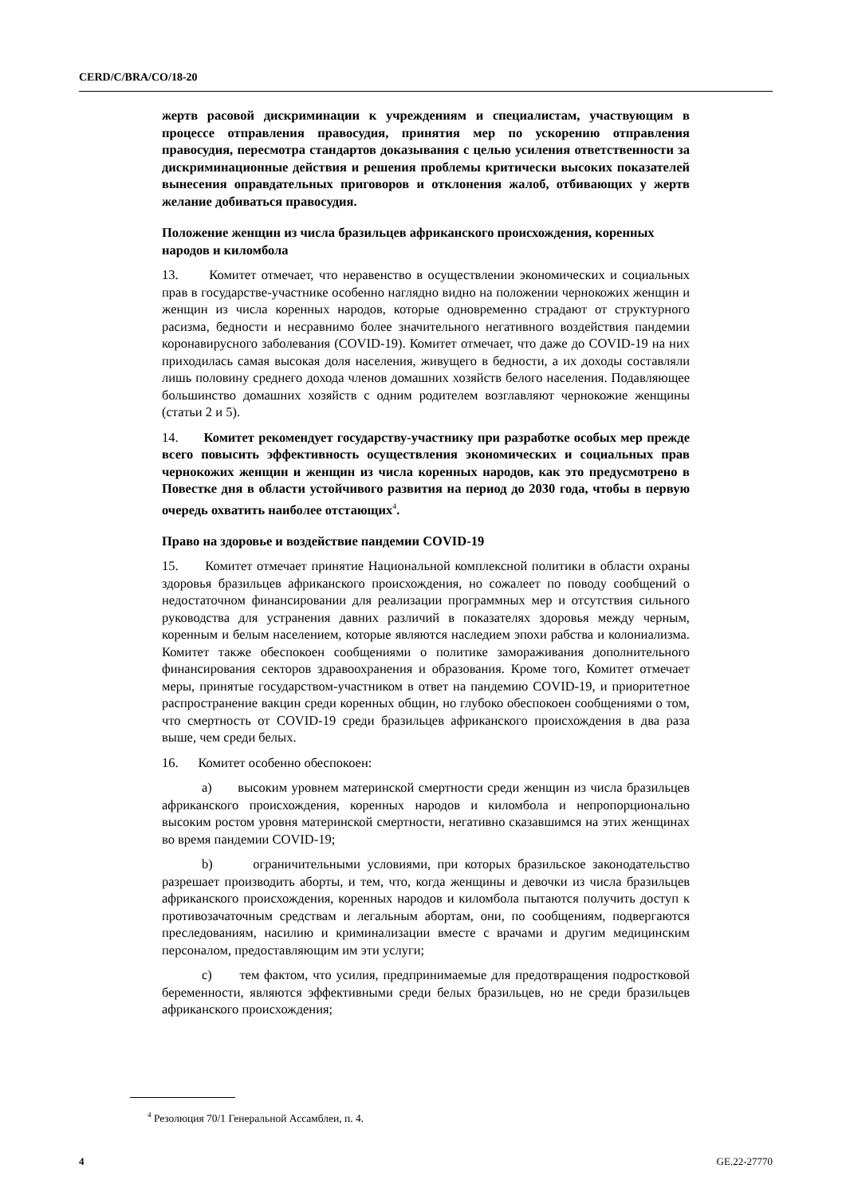CERD/C/BRA/CO/18-20
жертв расовой дискриминации к учреждениям и специалистам, участвующим в процессе отправления правосудия, принятия мер по ускорению отправления правосудия, пересмотра стандартов доказывания с целью усиления ответственности за дискриминационные действия и решения проблемы критически высоких показателей вынесения оправдательных приговоров и отклонения жалоб, отбивающих у жертв желание добиваться правосудия.
Положение женщин из числа бразильцев африканского происхождения, коренных народов и киломбола
13. Комитет отмечает, что неравенство в осуществлении экономических и социальных прав в государстве-участнике особенно наглядно видно на положении чернокожих женщин и женщин из числа коренных народов, которые одновременно страдают от структурного расизма, бедности и несравнимо более значительного негативного воздействия пандемии коронавирусного заболевания (COVID-19). Комитет отмечает, что даже до COVID-19 на них приходилась самая высокая доля населения, живущего в бедности, а их доходы составляли лишь половину среднего дохода членов домашних хозяйств белого населения. Подавляющее большинство домашних хозяйств с одним родителем возглавляют чернокожие женщины (статьи 2 и 5).
14. Комитет рекомендует государству-участнику при разработке особых мер прежде всего повысить эффективность осуществления экономических и социальных прав чернокожих женщин и женщин из числа коренных народов, как это предусмотрено в Повестке дня в области устойчивого развития на период до 2030 года, чтобы в первую очередь охватить наиболее отстающих<sup>4</sup>.
Право на здоровье и воздействие пандемии COVID-19
15. Комитет отмечает принятие Национальной комплексной политики в области охраны здоровья бразильцев африканского происхождения, но сожалеет по поводу сообщений о недостаточном финансировании для реализации программных мер и отсутствия сильного руководства для устранения давних различий в показателях здоровья между черным, коренным и белым населением, которые являются наследием эпохи рабства и колониализма. Комитет также обеспокоен сообщениями о политике замораживания дополнительного финансирования секторов здравоохранения и образования. Кроме того, Комитет отмечает меры, принятые государством-участником в ответ на пандемию COVID-19, и приоритетное распространение вакцин среди коренных общин, но глубоко обеспокоен сообщениями о том, что смертность от COVID-19 среди бразильцев африканского происхождения в два раза выше, чем среди белых.
16. Комитет особенно обеспокоен:
a) высоким уровнем материнской смертности среди женщин из числа бразильцев африканского происхождения, коренных народов и киломбола и непропорционально высоким ростом уровня материнской смертности, негативно сказавшимся на этих женщинах во время пандемии COVID-19;
b) ограничительными условиями, при которых бразильское законодательство разрешает производить аборты, и тем, что, когда женщины и девочки из числа бразильцев африканского происхождения, коренных народов и киломбола пытаются получить доступ к противозачаточным средствам и легальным абортам, они, по сообщениям, подвергаются преследованиям, насилию и криминализации вместе с врачами и другим медицинским персоналом, предоставляющим им эти услуги;
c) тем фактом, что усилия, предпринимаемые для предотвращения подростковой беременности, являются эффективными среди белых бразильцев, но не среди бразильцев африканского происхождения;
<sup>4</sup> Резолюция 70/1 Генеральной Ассамблеи, п. 4.
4 GE.22-27770